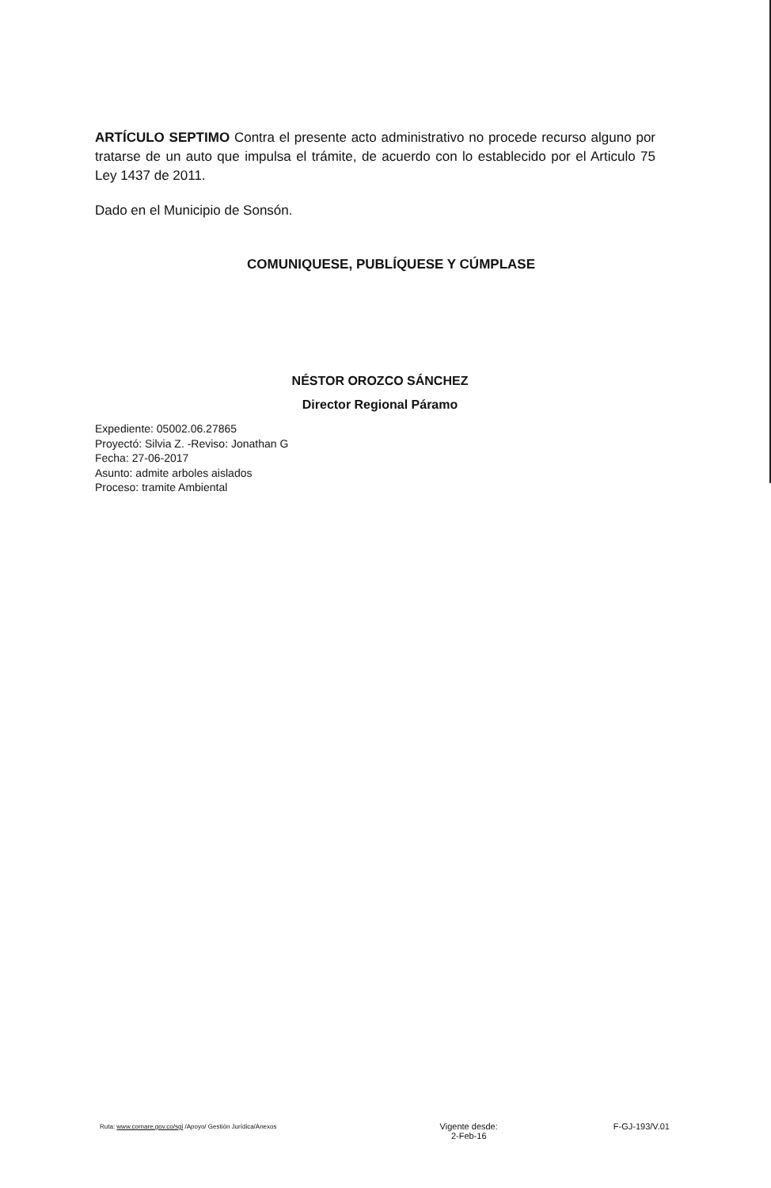ARTÍCULO SEPTIMO Contra el presente acto administrativo no procede recurso alguno por tratarse de un auto que impulsa el trámite, de acuerdo con lo establecido por el Articulo 75 Ley 1437 de 2011.
Dado en el Municipio de Sonsón.
COMUNIQUESE, PUBLÍQUESE Y CÚMPLASE
NÉSTOR OROZCO SÁNCHEZ
Director Regional Páramo
Expediente: 05002.06.27865
Proyectó: Silvia Z. -Reviso: Jonathan G
Fecha: 27-06-2017
Asunto: admite arboles aislados
Proceso: tramite Ambiental
Ruta: www.cornare.gov.co/sgi /Apoyo/ Gestión Jurídica/Anexos
Vigente desde:
2-Feb-16
F-GJ-193/V.01